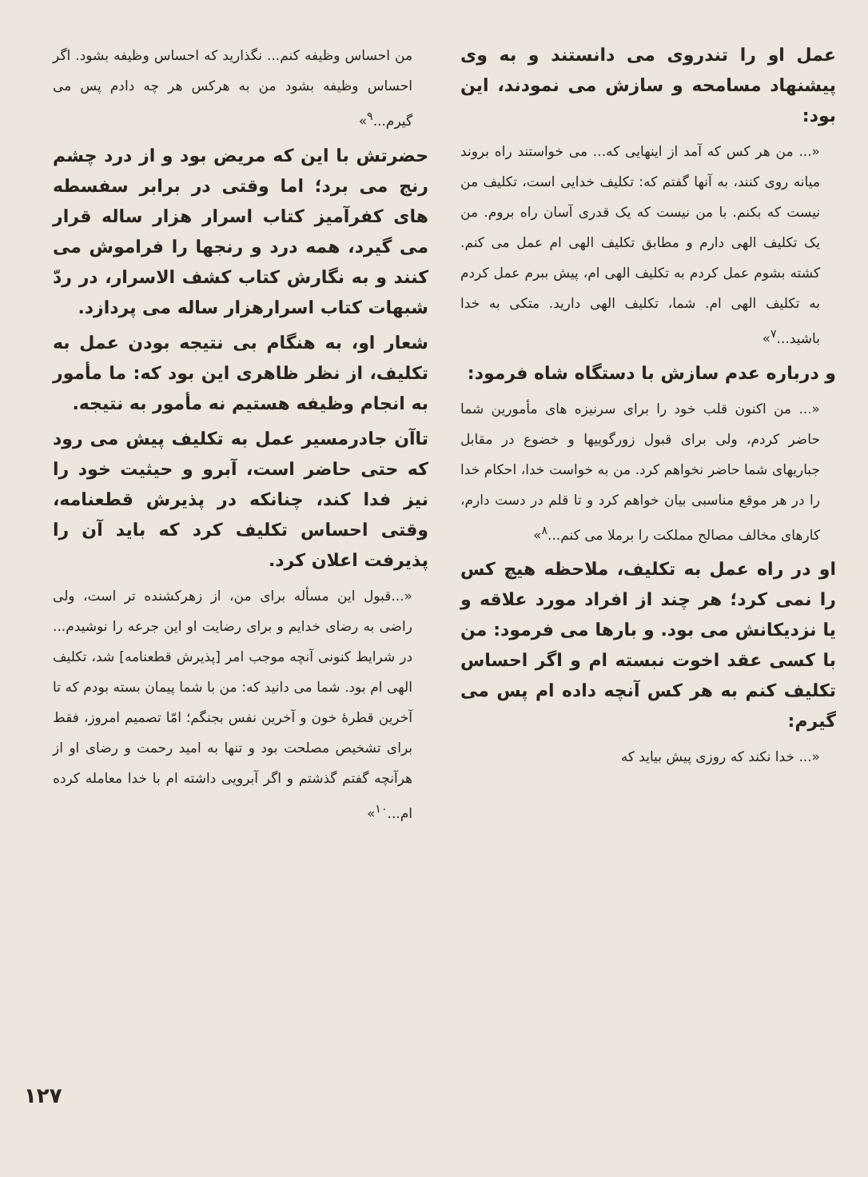عمل او را تندروی می دانستند و به وی پیشنهاد مسامحه و سازش می نمودند، این بود:
«... من هر کس که آمد از اینهایی که... می خواستند راه بروند میانه روی کنند، به آنها گفتم که: تکلیف خدایی است، تکلیف من نیست که بکنم. با من نیست که یک قدری آسان راه بروم. من یک تکلیف الهی دارم و مطابق تکلیف الهی ام عمل می کنم. کشته بشوم عمل کردم به تکلیف الهی ام، پیش ببرم عمل کردم به تکلیف الهی ام. شما، تکلیف الهی دارید. متکی به خدا باشید...<sup>۷</sup>»
و درباره عدم سازش با دستگاه شاه فرمود:
«... من اکنون قلب خود را برای سرنیزه های مأمورین شما حاضر کردم، ولی برای قبول زورگوییها و خضوع در مقابل جباریهای شما حاضر نخواهم کرد. من به خواست خدا، احکام خدا را در هر موقع مناسبی بیان خواهم کرد و تا قلم در دست دارم، کارهای مخالف مصالح مملکت را برملا می کنم...<sup>۸</sup>»
او در راه عمل به تکلیف، ملاحظه هیچ کس را نمی کرد؛ هر چند از افراد مورد علاقه و یا نزدیکانش می بود. و بارها می فرمود: من با کسی عقد اخوت نبسته ام و اگر احساس تکلیف کنم به هر کس آنچه داده ام پس می گیرم:
«... خدا نکند که روزی پیش بیاید که
من احساس وظیفه کنم... نگذارید که احساس وظیفه بشود. اگر احساس وظیفه بشود من به هرکس هر چه دادم پس می گیرم...<sup>۹</sup>»
حضرتش با این که مریض بود و از درد چشم رنج می برد؛ اما وقتی در برابر سفسطه های کفرآمیز کتاب اسرار هزار ساله قرار می گیرد، همه درد و رنجها را فراموش می کنند و به نگارش کتاب کشف الاسرار، در ردّ شبهات کتاب اسرارهزار ساله می پردازد.
شعار او، به هنگام بی نتیجه بودن عمل به تکلیف، از نظر ظاهری این بود که: ما مأمور به انجام وظیفه هستیم نه مأمور به نتیجه.
تاآن جادرمسیر عمل به تکلیف پیش می رود که حتی حاضر است، آبرو و حیثیت خود را نیز فدا کند، چنانکه در پذیرش قطعنامه، وقتی احساس تکلیف کرد که باید آن را پذیرفت اعلان کرد.
«...قبول این مسأله برای من، از زهرکشنده تر است، ولی راضی به رضای خدایم و برای رضایت او این جرعه را نوشیدم... در شرایط کنونی آنچه موجب امر [پذیرش قطعنامه] شد، تکلیف الهی ام بود. شما می دانید که: من با شما پیمان بسته بودم که تا آخرین قطرهٔ خون و آخرین نفس بجنگم؛ امّا تصمیم امروز، فقط برای تشخیص مصلحت بود و تنها به امید رحمت و رضای او از هرآنچه گفتم گذشتم و اگر آبرویی داشته ام با خدا معامله کرده ام...<sup>۱۰</sup>»
۱۲۷